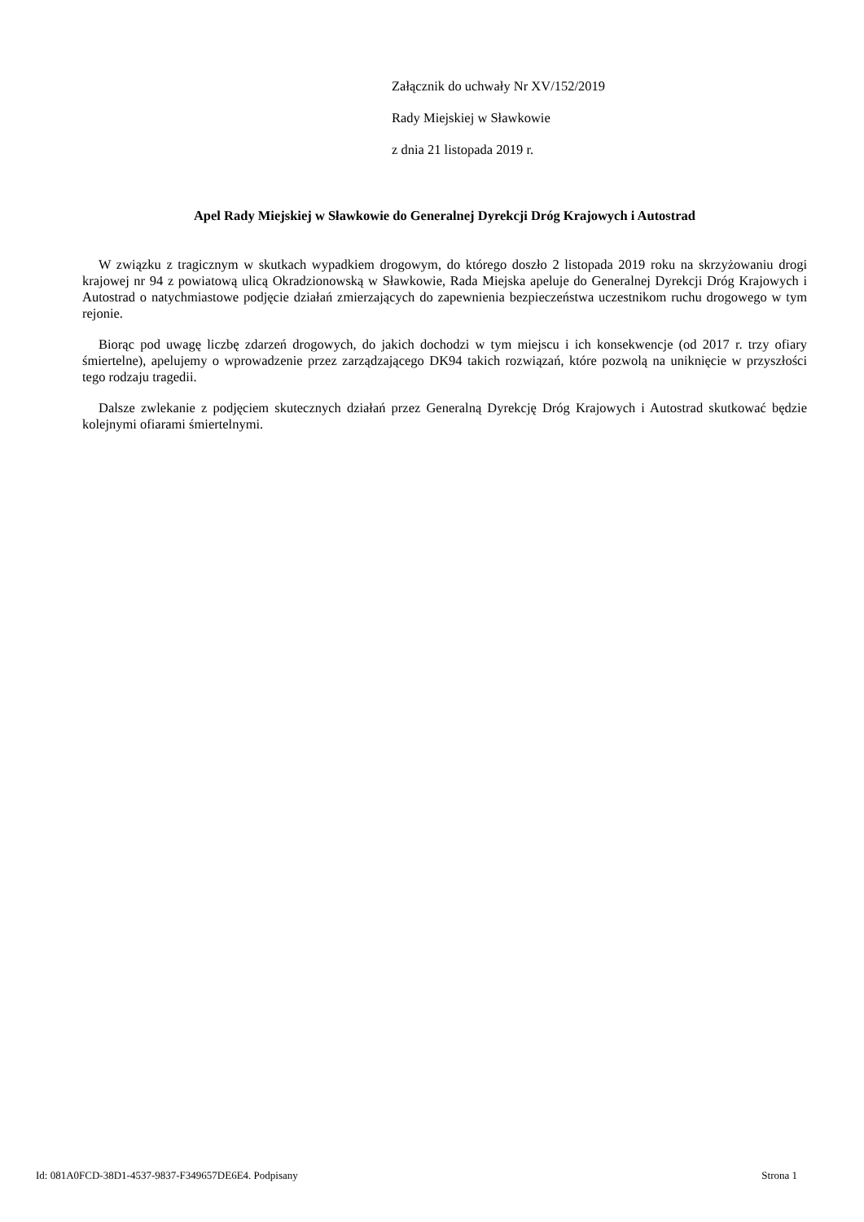Załącznik do uchwały Nr XV/152/2019
Rady Miejskiej w Sławkowie
z dnia 21 listopada 2019 r.
Apel Rady Miejskiej w Sławkowie do Generalnej Dyrekcji Dróg Krajowych i Autostrad
W związku z tragicznym w skutkach wypadkiem drogowym, do którego doszło 2 listopada 2019 roku na skrzyżowaniu drogi krajowej nr 94 z powiatową ulicą Okradzionowską w Sławkowie, Rada Miejska apeluje do Generalnej Dyrekcji Dróg Krajowych i Autostrad o natychmiastowe podjęcie działań zmierzających do zapewnienia bezpieczeństwa uczestnikom ruchu drogowego w tym rejonie.
Biorąc pod uwagę liczbę zdarzeń drogowych, do jakich dochodzi w tym miejscu i ich konsekwencje (od 2017 r. trzy ofiary śmiertelne), apelujemy o wprowadzenie przez zarządzającego DK94 takich rozwiązań, które pozwolą na uniknięcie w przyszłości tego rodzaju tragedii.
Dalsze zwlekanie z podjęciem skutecznych działań przez Generalną Dyrekcję Dróg Krajowych i Autostrad skutkować będzie kolejnymi ofiarami śmiertelnymi.
Id: 081A0FCD-38D1-4537-9837-F349657DE6E4. Podpisany Strona 1